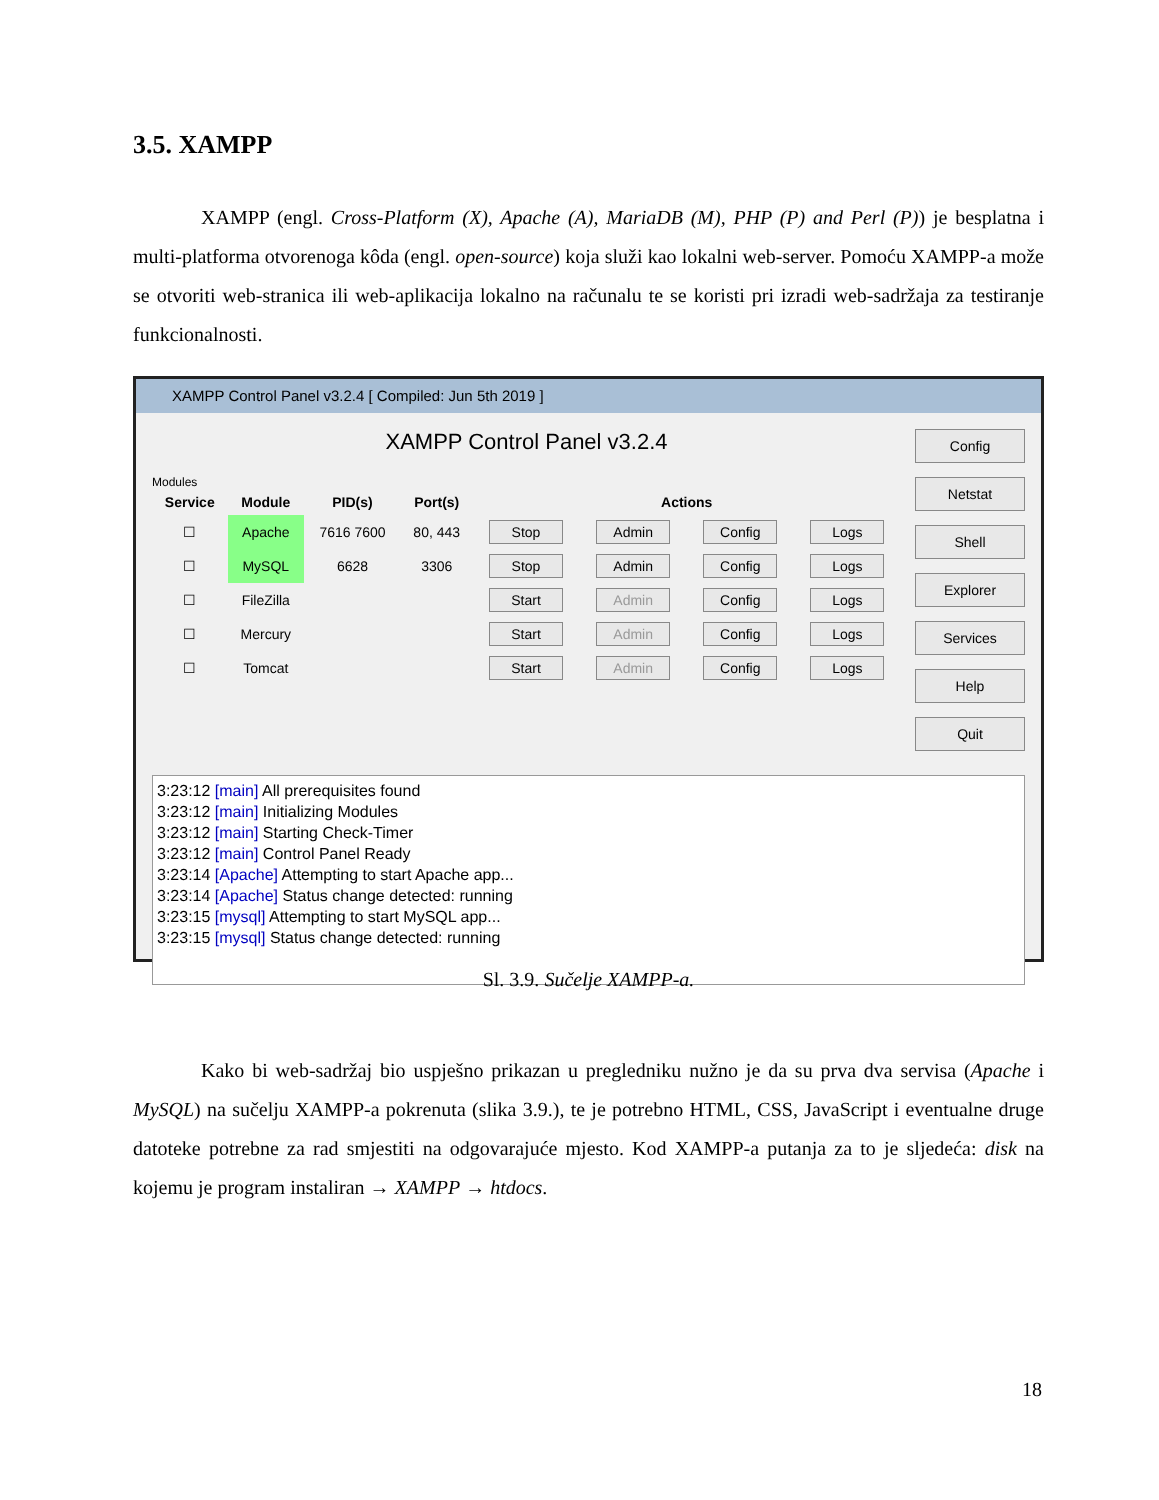3.5. XAMPP
XAMPP (engl. Cross-Platform (X), Apache (A), MariaDB (M), PHP (P) and Perl (P)) je besplatna i multi-platforma otvorenoga kôda (engl. open-source) koja služi kao lokalni web-server. Pomoću XAMPP-a može se otvoriti web-stranica ili web-aplikacija lokalno na računalu te se koristi pri izradi web-sadržaja za testiranje funkcionalnosti.
XAMPP Control Panel v3.2.4 [ Compiled: Jun 5th 2019 ]
XAMPP Control Panel v3.2.4
Modules
| Service | Module | PID(s) | Port(s) | Actions | | | |
| --- | --- | --- | --- | --- | --- | --- | --- |
| ☐ | Apache | 7616 7600 | 80, 443 | Stop | Admin | Config | Logs |
| ☐ | MySQL | 6628 | 3306 | Stop | Admin | Config | Logs |
| ☐ | FileZilla | | | Start | Admin | Config | Logs |
| ☐ | Mercury | | | Start | Admin | Config | Logs |
| ☐ | Tomcat | | | Start | Admin | Config | Logs |
Config
Netstat
Shell
Explorer
Services
Help
Quit
3:23:12 [main] All prerequisites found
3:23:12 [main] Initializing Modules
3:23:12 [main] Starting Check-Timer
3:23:12 [main] Control Panel Ready
3:23:14 [Apache] Attempting to start Apache app...
3:23:14 [Apache] Status change detected: running
3:23:15 [mysql] Attempting to start MySQL app...
3:23:15 [mysql] Status change detected: running
Sl. 3.9. Sučelje XAMPP-a.
Kako bi web-sadržaj bio uspješno prikazan u pregledniku nužno je da su prva dva servisa (Apache i MySQL) na sučelju XAMPP-a pokrenuta (slika 3.9.), te je potrebno HTML, CSS, JavaScript i eventualne druge datoteke potrebne za rad smjestiti na odgovarajuće mjesto. Kod XAMPP-a putanja za to je sljedeća: disk na kojemu je program instaliran → XAMPP → htdocs.
18